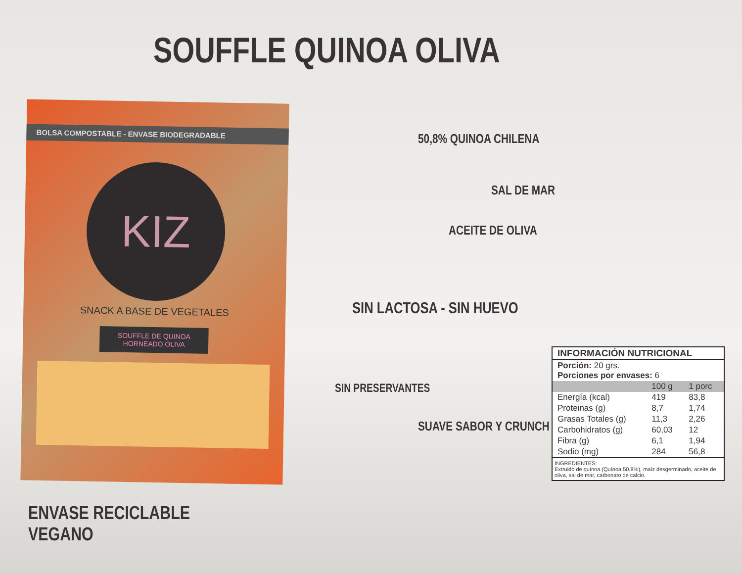SOUFFLE QUINOA OLIVA
BOLSA COMPOSTABLE - ENVASE BIODEGRADABLE
KIZ
SNACK A BASE DE VEGETALES
SOUFFLE DE QUINOA HORNEADO OLIVA
50,8% QUINOA CHILENA
SAL DE MAR
ACEITE DE OLIVA
SIN LACTOSA - SIN HUEVO
SIN PRESERVANTES
SUAVE SABOR Y CRUNCH
ENVASE RECICLABLE
VEGANO
| INFORMACIÓN NUTRICIONAL | | |
| --- | --- | --- |
| Porción: 20 grs. Porciones por envases: 6 | | |
| | 100 g | 1 porc |
| Energía (kcal) | 419 | 83,8 |
| Proteinas (g) | 8,7 | 1,74 |
| Grasas Totales (g) | 11,3 | 2,26 |
| Carbohidratos (g) | 60,03 | 12 |
| Fibra (g) | 6,1 | 1,94 |
| Sodio (mg) | 284 | 56,8 |
INGREDIENTES:
Extruido de quínoa (Quínoa 50,8%), maíz desgerminado, aceite de oliva, sal de mar, carbonato de calcio.